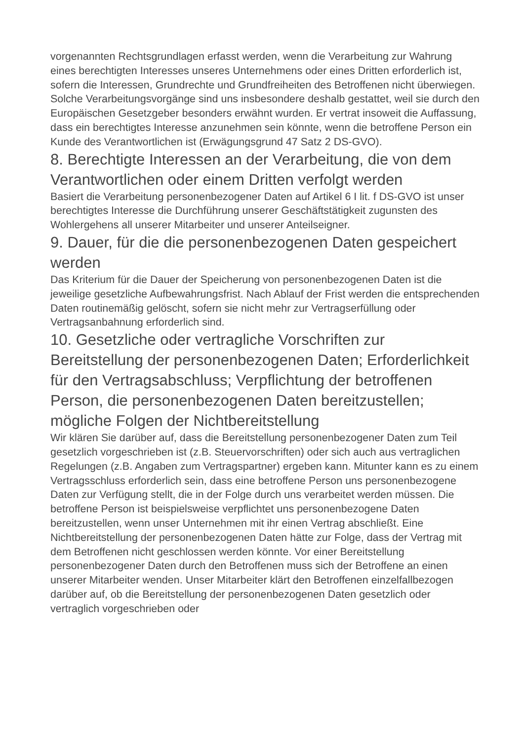vorgenannten Rechtsgrundlagen erfasst werden, wenn die Verarbeitung zur Wahrung eines berechtigten Interesses unseres Unternehmens oder eines Dritten erforderlich ist, sofern die Interessen, Grundrechte und Grundfreiheiten des Betroffenen nicht überwiegen. Solche Verarbeitungsvorgänge sind uns insbesondere deshalb gestattet, weil sie durch den Europäischen Gesetzgeber besonders erwähnt wurden. Er vertrat insoweit die Auffassung, dass ein berechtigtes Interesse anzunehmen sein könnte, wenn die betroffene Person ein Kunde des Verantwortlichen ist (Erwägungsgrund 47 Satz 2 DS-GVO).
8. Berechtigte Interessen an der Verarbeitung, die von dem Verantwortlichen oder einem Dritten verfolgt werden
Basiert die Verarbeitung personenbezogener Daten auf Artikel 6 I lit. f DS-GVO ist unser berechtigtes Interesse die Durchführung unserer Geschäftstätigkeit zugunsten des Wohlergehens all unserer Mitarbeiter und unserer Anteilseigner.
9. Dauer, für die die personenbezogenen Daten gespeichert werden
Das Kriterium für die Dauer der Speicherung von personenbezogenen Daten ist die jeweilige gesetzliche Aufbewahrungsfrist. Nach Ablauf der Frist werden die entsprechenden Daten routinemäßig gelöscht, sofern sie nicht mehr zur Vertragserfüllung oder Vertragsanbahnung erforderlich sind.
10. Gesetzliche oder vertragliche Vorschriften zur Bereitstellung der personenbezogenen Daten; Erforderlichkeit für den Vertragsabschluss; Verpflichtung der betroffenen Person, die personenbezogenen Daten bereitzustellen; mögliche Folgen der Nichtbereitstellung
Wir klären Sie darüber auf, dass die Bereitstellung personenbezogener Daten zum Teil gesetzlich vorgeschrieben ist (z.B. Steuervorschriften) oder sich auch aus vertraglichen Regelungen (z.B. Angaben zum Vertragspartner) ergeben kann. Mitunter kann es zu einem Vertragsschluss erforderlich sein, dass eine betroffene Person uns personenbezogene Daten zur Verfügung stellt, die in der Folge durch uns verarbeitet werden müssen. Die betroffene Person ist beispielsweise verpflichtet uns personenbezogene Daten bereitzustellen, wenn unser Unternehmen mit ihr einen Vertrag abschließt. Eine Nichtbereitstellung der personenbezogenen Daten hätte zur Folge, dass der Vertrag mit dem Betroffenen nicht geschlossen werden könnte. Vor einer Bereitstellung personenbezogener Daten durch den Betroffenen muss sich der Betroffene an einen unserer Mitarbeiter wenden. Unser Mitarbeiter klärt den Betroffenen einzelfallbezogen darüber auf, ob die Bereitstellung der personenbezogenen Daten gesetzlich oder vertraglich vorgeschrieben oder